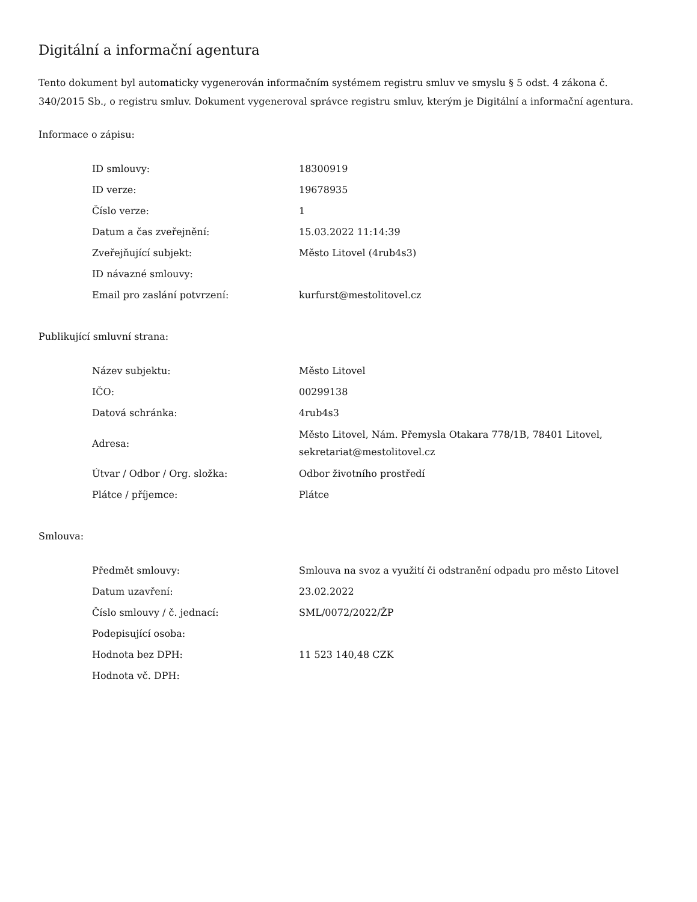Digitální a informační agentura
Tento dokument byl automaticky vygenerován informačním systémem registru smluv ve smyslu § 5 odst. 4 zákona č. 340/2015 Sb., o registru smluv. Dokument vygeneroval správce registru smluv, kterým je Digitální a informační agentura.
Informace o zápisu:
| ID smlouvy: | 18300919 |
| ID verze: | 19678935 |
| Číslo verze: | 1 |
| Datum a čas zveřejnění: | 15.03.2022 11:14:39 |
| Zveřejňující subjekt: | Město Litovel (4rub4s3) |
| ID návazné smlouvy: | |
| Email pro zaslání potvrzení: | kurfurst@mestolitovel.cz |
Publikující smluvní strana:
| Název subjektu: | Město Litovel |
| IČO: | 00299138 |
| Datová schránka: | 4rub4s3 |
| Adresa: | Město Litovel, Nám. Přemysla Otakara 778/1B, 78401 Litovel, sekretariat@mestolitovel.cz |
| Útvar / Odbor / Org. složka: | Odbor životního prostředí |
| Plátce / příjemce: | Plátce |
Smlouva:
| Předmět smlouvy: | Smlouva na svoz a využití či odstranění odpadu pro město Litovel |
| Datum uzavření: | 23.02.2022 |
| Číslo smlouvy / č. jednací: | SML/0072/2022/ŽP |
| Podepisující osoba: | |
| Hodnota bez DPH: | 11 523 140,48 CZK |
| Hodnota vč. DPH: | |